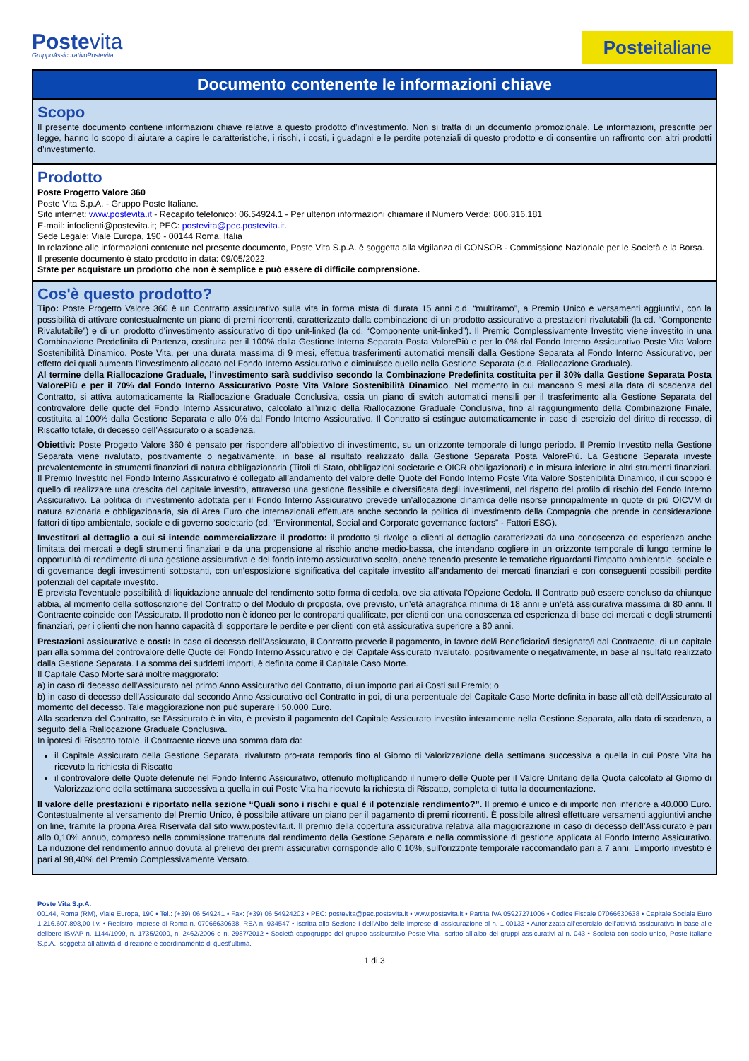Postevita
GruppoAssicurativoPostevita
Posteitaliane
Documento contenente le informazioni chiave
Scopo
Il presente documento contiene informazioni chiave relative a questo prodotto d’investimento. Non si tratta di un documento promozionale. Le informazioni, prescritte per legge, hanno lo scopo di aiutare a capire le caratteristiche, i rischi, i costi, i guadagni e le perdite potenziali di questo prodotto e di consentire un raffronto con altri prodotti d’investimento.
Prodotto
Poste Progetto Valore 360
Poste Vita S.p.A. - Gruppo Poste Italiane.
Sito internet: www.postevita.it - Recapito telefonico: 06.54924.1 - Per ulteriori informazioni chiamare il Numero Verde: 800.316.181
E-mail: infoclienti@postevita.it; PEC: postevita@pec.postevita.it.
Sede Legale: Viale Europa, 190 - 00144 Roma, Italia
In relazione alle informazioni contenute nel presente documento, Poste Vita S.p.A. è soggetta alla vigilanza di CONSOB - Commissione Nazionale per le Società e la Borsa.
Il presente documento è stato prodotto in data: 09/05/2022.
State per acquistare un prodotto che non è semplice e può essere di difficile comprensione.
Cos'è questo prodotto?
Tipo: Poste Progetto Valore 360 è un Contratto assicurativo sulla vita in forma mista di durata 15 anni c.d. “multiramo”, a Premio Unico e versamenti aggiuntivi, con la possibilità di attivare contestualmente un piano di premi ricorrenti, caratterizzato dalla combinazione di un prodotto assicurativo a prestazioni rivalutabili (la cd. “Componente Rivalutabile”) e di un prodotto d’investimento assicurativo di tipo unit-linked (la cd. “Componente unit-linked”). Il Premio Complessivamente Investito viene investito in una Combinazione Predefinita di Partenza, costituita per il 100% dalla Gestione Interna Separata Posta ValorePiù e per lo 0% dal Fondo Interno Assicurativo Poste Vita Valore Sostenibilità Dinamico. Poste Vita, per una durata massima di 9 mesi, effettua trasferimenti automatici mensili dalla Gestione Separata al Fondo Interno Assicurativo, per effetto dei quali aumenta l’investimento allocato nel Fondo Interno Assicurativo e diminuisce quello nella Gestione Separata (c.d. Riallocazione Graduale).
Al termine della Riallocazione Graduale, l’investimento sarà suddiviso secondo la Combinazione Predefinita costituita per il 30% dalla Gestione Separata Posta ValorePiù e per il 70% dal Fondo Interno Assicurativo Poste Vita Valore Sostenibilità Dinamico. Nel momento in cui mancano 9 mesi alla data di scadenza del Contratto, si attiva automaticamente la Riallocazione Graduale Conclusiva, ossia un piano di switch automatici mensili per il trasferimento alla Gestione Separata del controvalore delle quote del Fondo Interno Assicurativo, calcolato all’inizio della Riallocazione Graduale Conclusiva, fino al raggiungimento della Combinazione Finale, costituita al 100% dalla Gestione Separata e allo 0% dal Fondo Interno Assicurativo. Il Contratto si estingue automaticamente in caso di esercizio del diritto di recesso, di Riscatto totale, di decesso dell’Assicurato o a scadenza.
Obiettivi: Poste Progetto Valore 360 è pensato per rispondere all’obiettivo di investimento, su un orizzonte temporale di lungo periodo. Il Premio Investito nella Gestione Separata viene rivalutato, positivamente o negativamente, in base al risultato realizzato dalla Gestione Separata Posta ValorePiù. La Gestione Separata investe prevalentemente in strumenti finanziari di natura obbligazionaria (Titoli di Stato, obbligazioni societarie e OICR obbligazionari) e in misura inferiore in altri strumenti finanziari. Il Premio Investito nel Fondo Interno Assicurativo è collegato all’andamento del valore delle Quote del Fondo Interno Poste Vita Valore Sostenibilità Dinamico, il cui scopo è quello di realizzare una crescita del capitale investito, attraverso una gestione flessibile e diversificata degli investimenti, nel rispetto del profilo di rischio del Fondo Interno Assicurativo. La politica di investimento adottata per il Fondo Interno Assicurativo prevede un’allocazione dinamica delle risorse principalmente in quote di più OICVM di natura azionaria e obbligazionaria, sia di Area Euro che internazionali effettuata anche secondo la politica di investimento della Compagnia che prende in considerazione fattori di tipo ambientale, sociale e di governo societario (cd. “Environmental, Social and Corporate governance factors” - Fattori ESG).
Investitori al dettaglio a cui si intende commercializzare il prodotto: il prodotto si rivolge a clienti al dettaglio caratterizzati da una conoscenza ed esperienza anche limitata dei mercati e degli strumenti finanziari e da una propensione al rischio anche medio-bassa, che intendano cogliere in un orizzonte temporale di lungo termine le opportunità di rendimento di una gestione assicurativa e del fondo interno assicurativo scelto, anche tenendo presente le tematiche riguardanti l’impatto ambientale, sociale e di governance degli investimenti sottostanti, con un’esposizione significativa del capitale investito all’andamento dei mercati finanziari e con conseguenti possibili perdite potenziali del capitale investito.
È prevista l’eventuale possibilità di liquidazione annuale del rendimento sotto forma di cedola, ove sia attivata l’Opzione Cedola. Il Contratto può essere concluso da chiunque abbia, al momento della sottoscrizione del Contratto o del Modulo di proposta, ove previsto, un’età anagrafica minima di 18 anni e un’età assicurativa massima di 80 anni. Il Contraente coincide con l’Assicurato. Il prodotto non è idoneo per le controparti qualificate, per clienti con una conoscenza ed esperienza di base dei mercati e degli strumenti finanziari, per i clienti che non hanno capacità di sopportare le perdite e per clienti con età assicurativa superiore a 80 anni.
Prestazioni assicurative e costi: In caso di decesso dell’Assicurato, il Contratto prevede il pagamento, in favore del/i Beneficiario/i designato/i dal Contraente, di un capitale pari alla somma del controvalore delle Quote del Fondo Interno Assicurativo e del Capitale Assicurato rivalutato, positivamente o negativamente, in base al risultato realizzato dalla Gestione Separata. La somma dei suddetti importi, è definita come il Capitale Caso Morte.
Il Capitale Caso Morte sarà inoltre maggiorato:
a) in caso di decesso dell’Assicurato nel primo Anno Assicurativo del Contratto, di un importo pari ai Costi sul Premio; o
b) in caso di decesso dell’Assicurato dal secondo Anno Assicurativo del Contratto in poi, di una percentuale del Capitale Caso Morte definita in base all’età dell’Assicurato al momento del decesso. Tale maggiorazione non può superare i 50.000 Euro.
Alla scadenza del Contratto, se l’Assicurato è in vita, è previsto il pagamento del Capitale Assicurato investito interamente nella Gestione Separata, alla data di scadenza, a seguito della Riallocazione Graduale Conclusiva.
In ipotesi di Riscatto totale, il Contraente riceve una somma data da:
il Capitale Assicurato della Gestione Separata, rivalutato pro-rata temporis fino al Giorno di Valorizzazione della settimana successiva a quella in cui Poste Vita ha ricevuto la richiesta di Riscatto
il controvalore delle Quote detenute nel Fondo Interno Assicurativo, ottenuto moltiplicando il numero delle Quote per il Valore Unitario della Quota calcolato al Giorno di Valorizzazione della settimana successiva a quella in cui Poste Vita ha ricevuto la richiesta di Riscatto, completa di tutta la documentazione.
Il valore delle prestazioni è riportato nella sezione “Quali sono i rischi e qual è il potenziale rendimento?”. Il premio è unico e di importo non inferiore a 40.000 Euro. Contestualmente al versamento del Premio Unico, è possibile attivare un piano per il pagamento di premi ricorrenti. È possibile altresì effettuare versamenti aggiuntivi anche on line, tramite la propria Area Riservata dal sito www.postevita.it. Il premio della copertura assicurativa relativa alla maggiorazione in caso di decesso dell’Assicurato è pari allo 0,10% annuo, compreso nella commissione trattenuta dal rendimento della Gestione Separata e nella commissione di gestione applicata al Fondo Interno Assicurativo. La riduzione del rendimento annuo dovuta al prelievo dei premi assicurativi corrisponde allo 0,10%, sull’orizzonte temporale raccomandato pari a 7 anni. L’importo investito è pari al 98,40% del Premio Complessivamente Versato.
Poste Vita S.p.A.
00144, Roma (RM), Viale Europa, 190 • Tel.: (+39) 06 549241 • Fax: (+39) 06 54924203 • PEC: postevita@pec.postevita.it • www.postevita.it • Partita IVA 05927271006 • Codice Fiscale 07066630638 • Capitale Sociale Euro 1.216.607.898,00 i.v. • Registro Imprese di Roma n. 07066630638, REA n. 934547 • Iscritta alla Sezione I dell’Albo delle imprese di assicurazione al n. 1.00133 • Autorizzata all’esercizio dell’attività assicurativa in base alle delibere ISVAP n. 1144/1999, n. 1735/2000, n. 2462/2006 e n. 2987/2012 • Società capogruppo del gruppo assicurativo Poste Vita, iscritto all’albo dei gruppi assicurativi al n. 043 • Società con socio unico, Poste Italiane S.p.A., soggetta all’attività di direzione e coordinamento di quest’ultima.
1 di 3